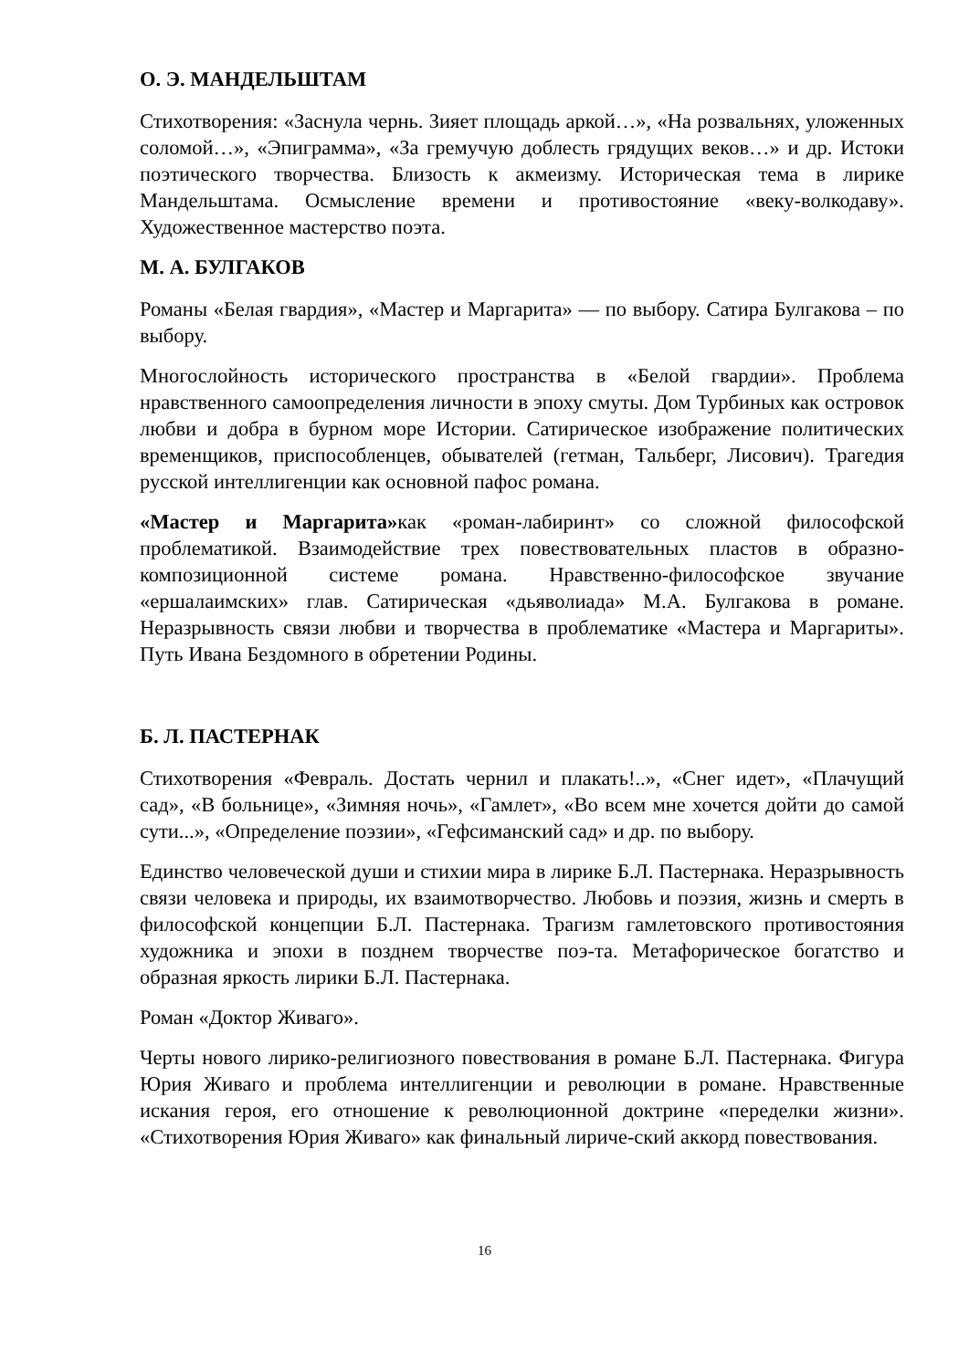О. Э. МАНДЕЛЬШТАМ
Стихотворения: «Заснула чернь. Зияет площадь аркой…», «На розвальнях, уложенных соломой…», «Эпиграмма», «За гремучую доблесть грядущих веков…» и др. Истоки поэтического творчества. Близость к акмеизму. Историческая тема в лирике Мандельштама. Осмысление времени и противостояние «веку-волкодаву». Художественное мастерство поэта.
М. А. БУЛГАКОВ
Романы «Белая гвардия», «Мастер и Маргарита» — по выбору. Сатира Булгакова – по выбору.
Многослойность исторического пространства в «Белой гвардии». Проблема нравственного самоопределения личности в эпоху смуты. Дом Турбиных как островок любви и добра в бурном море Истории. Сатирическое изображение политических временщиков, приспособленцев, обывателей (гетман, Тальберг, Лисович). Трагедия русской интеллигенции как основной пафос романа.
«Мастер и Маргарита»как «роман-лабиринт» со сложной философской проблематикой. Взаимодействие трех повествовательных пластов в образно-композиционной системе романа. Нравственно-философское звучание «ершалаимских» глав. Сатирическая «дьяволиада» М.А. Булгакова в романе. Неразрывность связи любви и творчества в проблематике «Мастера и Маргариты». Путь Ивана Бездомного в обретении Родины.
Б. Л. ПАСТЕРНАК
Стихотворения «Февраль. Достать чернил и плакать!..», «Снег идет», «Плачущий сад», «В больнице», «Зимняя ночь», «Гамлет», «Во всем мне хочется дойти до самой сути...», «Определение поэзии», «Гефсиманский сад» и др. по выбору.
Единство человеческой души и стихии мира в лирике Б.Л. Пастернака. Неразрывность связи человека и природы, их взаимотворчество. Любовь и поэзия, жизнь и смерть в философской концепции Б.Л. Пастернака. Трагизм гамлетовского противостояния художника и эпохи в позднем творчестве поэ-та. Метафорическое богатство и образная яркость лирики Б.Л. Пастернака.
Роман «Доктор Живаго».
Черты нового лирико-религиозного повествования в романе Б.Л. Пастернака. Фигура Юрия Живаго и проблема интеллигенции и революции в романе. Нравственные искания героя, его отношение к революционной доктрине «переделки жизни». «Стихотворения Юрия Живаго» как финальный лириче-ский аккорд повествования.
16